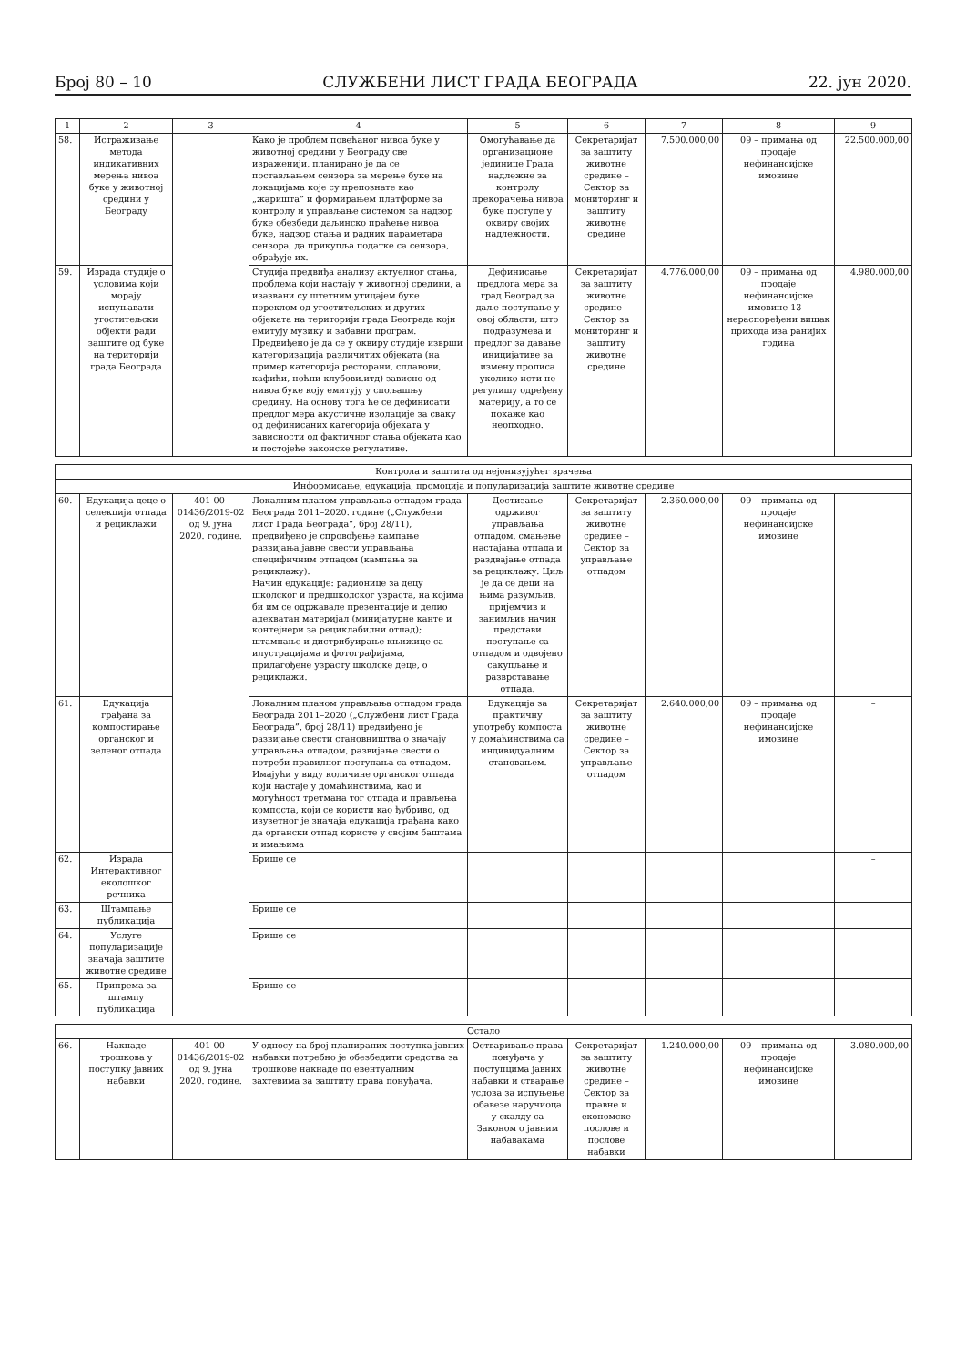Број 80 – 10 СЛУЖБЕНИ ЛИСТ ГРАДА БЕОГРАДА 22. јун 2020.
| 1 | 2 | 3 | 4 | 5 | 6 | 7 | 8 | 9 |
| --- | --- | --- | --- | --- | --- | --- | --- | --- |
| 58. | Истраживање метода индикативних мерења нивоа буке у животној средини у Београду | | Како је проблем повећаног нивоа буке у животној средини у Београду све израженији, планирано је да се постављањем сензора за мерење буке на локацијама које су препознате као „жаришта” и формирањем платформе за контролу и управљање системом за надзор буке обезбеди даљинско праћење нивоа буке, надзор стања и радних параметара сензора, да прикупља податке са сензора, обрађује их. | Омогућавање да организационе јединице Града надлежне за контролу прекорачења нивоа буке поступе у оквиру својих надлежности. | Секретаријат за заштиту животне средине – Сектор за мониторинг и заштиту животне средине | 7.500.000,00 | 09 – примања од продаје нефинансијске имовине | 22.500.000,00 |
| 59. | Израда студије о условима који морају испуњавати угоститељски објекти ради заштите од буке на територији града Београда | | Студија предвиђа анализу актуелног стања, проблема који настају у животној средини, а изазвани су штетним утицајем буке пореклом од угоститељских и других објеката на територији града Београда који емитују музику и забавни програм. Предвиђено је да се у оквиру студије изврши категоризација различитих објеката (на пример категорија ресторани, сплавови, кафићи, ноћни клубови.итд) зависно од нивоа буке коју емитују у спољашњу средину. На основу тога ће се дефинисати предлог мера акустичне изолације за сваку од дефинисаних категорија објеката у зависности од фактичног стања објеката као и постојеће законске регулативе. | Дефинисање предлога мера за град Београд за даље поступање у овој области, што подразумева и предлог за давање иницијативе за измену прописа уколико исти не регулишу одређену материју, а то се покаже као неопходно. | Секретаријат за заштиту животне средине – Сектор за мониторинг и заштиту животне средине | 4.776.000,00 | 09 – примања од продаје нефинансијске имовине 13 – нераспоређени вишак прихода иза ранијих година | 4.980.000,00 |
| Контрола и заштита од нејонизујућег зрачења | | | | | | | | |
| Информисање, едукација, промоција и популаризација заштите животне средине | | | | | | | | |
| 60. | Едукација деце о селекцији отпада и рециклажи | 401-00-01436/2019-02 од 9. јуна 2020. године. | Локалним планом управљања отпадом града Београда 2011–2020. године („Службени лист Града Београда”, број 28/11), предвиђено је спровођење кампање развијања јавне свести управљања специфичним отпадом (кампања за рециклажу). Начин едукације: радионице за децу школског и предшколског узраста, на којима би им се одржавале презентације и делио адекватан материјал (минијатурне канте и контејнери за рециклабилни отпад); штампање и дистрибуирање књижице са илустрацијама и фотографијама, прилагођене узрасту школске деце, о рециклажи. | Достизање одрживог управљања отпадом, смањење настајања отпада и раздвајање отпада за рециклажу. Циљ је да се деци на њима разумљив, пријемчив и занимљив начин представи поступање са отпадом и одвојено сакупљање и разврставање отпада. | Секретаријат за заштиту животне средине – Сектор за управљање отпадом | 2.360.000,00 | 09 – примања од продаје нефинансијске имовине | – |
| 61. | Едукација грађана за компостирање органског и зеленог отпада | | Локалним планом управљања отпадом града Београда 2011–2020 („Службени лист Града Београда”, број 28/11) предвиђено је развијање свести становништва о значају управљања отпадом, развијање свести о потреби правилног поступања са отпадом. Имајући у виду количине органског отпада који настаје у домаћинствима, као и могућност третмана тог отпада и прављења компоста, који се користи као ђубриво, од изузетног је значаја едукација грађана како да органски отпад користе у својим баштама и имањима | Едукација за практичну употребу компоста у домаћинствима са индивидуалним становањем. | Секретаријат за заштиту животне средине – Сектор за управљање отпадом | 2.640.000,00 | 09 – примања од продаје нефинансијске имовине | – |
| 62. | Израда Интерактивног еколошког речника | | Брише се | | | | | – |
| 63. | Штампање публикација | | Брише се | | | | | |
| 64. | Услуге популаризације значаја заштите животне средине | | Брише се | | | | | |
| 65. | Припрема за штампу публикација | | Брише се | | | | | |
| Остало | | | | | | | | |
| 66. | Накнаде трошкова у поступку јавних набавки | 401-00-01436/2019-02 од 9. јуна 2020. године. | У односу на број планираних поступка јавних набавки потребно је обезбедити средства за трошкове накнаде по евентуалним захтевима за заштиту права понуђача. | Остваривање права понуђача у поступцима јавних набавки и стварање услова за испуњење обавезе наручиоца у скалду са Законом о јавним набавакама | Секретаријат за заштиту животне средине – Сектор за правне и економске послове и послове набавки | 1.240.000,00 | 09 – примања од продаје нефинансијске имовине | 3.080.000,00 |